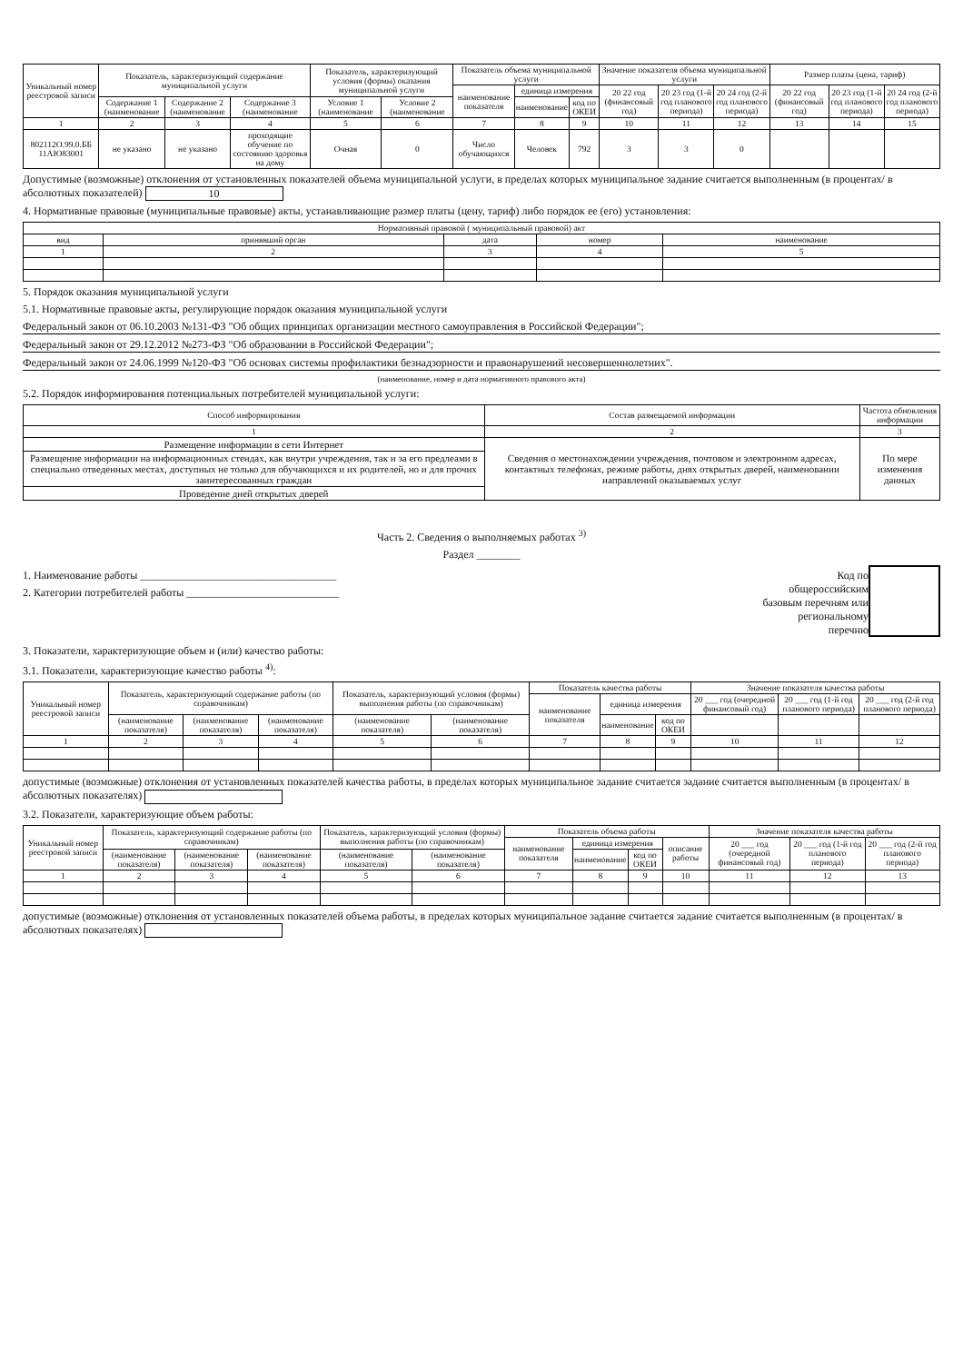| Уникальный номер реестровой записи | Показатель, характеризующий содержание муниципальной услуги | | | Показатель, характеризующий условия (формы) оказания муниципальной услуги | | Показатель объема муниципальной услуги | | | Значение показателя объема муниципальной услуги | | | Размер платы (цена, тариф) | | |
| --- | --- | --- | --- | --- | --- | --- | --- | --- | --- | --- | --- | --- | --- | --- |
| | | | | | | наименование показателя | единица измерения | | 20 22 год (финансовый год) | 20 23 год (1-й год планового периода) | 20 24 год (2-й год планового периода) | 20 22 год (финансовый год) | 20 23 год (1-й год планового периода) | 20 24 год (2-й год планового периода) |
| | Содержание 1 (наименование | Содержание 2 (наименование | Содержание 3 (наименование | Условие 1 (наименование | Условие 2 (наименование | | наименование | код по ОКЕИ | | | | | | |
| 1 | 2 | 3 | 4 | 5 | 6 | 7 | 8 | 9 | 10 | 11 | 12 | 13 | 14 | 15 |
| 802112О.99.0.ББ 11АЮ83001 | не указано | не указано | проходящие обучение по состоянию здоровья на дому | Очная | 0 | Число обучающихся | Человек | 792 | 3 | 3 | 0 | | | |
Допустимые (возможные) отклонения от установленных показателей объема муниципальной услуги, в пределах которых муниципальное задание считается выполненным (в процентах/ в абсолютных показателей) 10
4. Нормативные правовые (муниципальные правовые) акты, устанавливающие размер платы (цену, тариф) либо порядок ее (его) установления:
| Нормативный правовой ( муниципальный правовой) акт | | | | |
| --- | --- | --- | --- | --- |
| вид | принявший орган | дата | номер | наименование |
| 1 | 2 | 3 | 4 | 5 |
5. Порядок оказания муниципальной услуги
5.1. Нормативные правовые акты, регулирующие порядок оказания муниципальной услуги
Федеральный закон от 06.10.2003 №131-ФЗ "Об общих принципах организации местного самоуправления в Российской Федерации";
Федеральный закон от 29.12.2012 №273-ФЗ "Об образовании в Российской Федерации";
Федеральный закон от 24.06.1999 №120-ФЗ "Об основах системы профилактики безнадзорности и правонарушений несовершеннолетних".
(наименование, номер и дата нормативного правового акта)
5.2. Порядок информирования потенциальных потребителей муниципальной услуги:
| Способ информирования | Состав размещаемой информации | Частота обновления информации |
| --- | --- | --- |
| 1 | 2 | 3 |
| Размещение информации в сети Интернет | Сведения о местонахождении учреждения, почтовом и электронном адресах, контактных телефонах, режиме работы, днях открытых дверей, наименовании направлений оказываемых услуг | По мере изменения данных |
| Размещение информации на информационных стендах, как внутри учреждения, так и за его предлеами в специально отведенных местах, доступных не только для обучающихся и их родителей, но и для прочих заинтересованных граждан | | |
| Проведение дней открытых дверей | | |
Часть 2. Сведения о выполняемых работах <sup>3)</sup>
Раздел ________
1. Наименование работы ____________________________________
2. Категории потребителей работы ____________________________
Код по
общероссийским
базовым перечням или
региональному
перечню
3. Показатели, характеризующие объем и (или) качество работы:
3.1. Показатели, характеризующие качество работы <sup>4)</sup>:
| Уникальный номер реестровой записи | Показатель, характеризующий содержание работы (по справочникам) | | | Показатель, характеризующий условия (формы) выполнения работы (по справочникам) | | Показатель качества работы | | | Значение показателя качества работы | | |
| --- | --- | --- | --- | --- | --- | --- | --- | --- | --- | --- | --- |
| | | | | | | наименование показателя | единица измерения | | 20 ___ год (очередной финансовый год) | 20 ___ год (1-й год планового периода) | 20 ___ год (2-й год планового периода) |
| | (наименование показателя) | (наименование показателя) | (наименование показателя) | (наименование показателя) | (наименование показателя) | | наименование | код по ОКЕИ | | | |
| 1 | 2 | 3 | 4 | 5 | 6 | 7 | 8 | 9 | 10 | 11 | 12 |
допустимые (возможные) отклонения от установленных показателей качества работы, в пределах которых муниципальное задание считается задание считается выполненным (в процентах/ в абсолютных показателях)
3.2. Показатели, характеризующие объем работы:
| Уникальный номер реестровой записи | Показатель, характеризующий содержание работы (по справочникам) | | | Показатель, характеризующий условия (формы) выполнения работы (по справочникам) | | Показатель объема работы | | | | Значение показателя качества работы | | |
| --- | --- | --- | --- | --- | --- | --- | --- | --- | --- | --- | --- | --- |
| | | | | | | наименование показателя | единица измерения | | описание работы | 20 ___ год (очередной финансовый год) | 20 ___ год (1-й год планового периода) | 20 ___ год (2-й год планового периода) |
| | (наименование показателя) | (наименование показателя) | (наименование показателя) | (наименование показателя) | (наименование показателя) | | наименование | код по ОКЕИ | | | | |
| 1 | 2 | 3 | 4 | 5 | 6 | 7 | 8 | 9 | 10 | 11 | 12 | 13 |
допустимые (возможные) отклонения от установленных показателей объема работы, в пределах которых муниципальное задание считается задание считается выполненным (в процентах/ в абсолютных показателях)